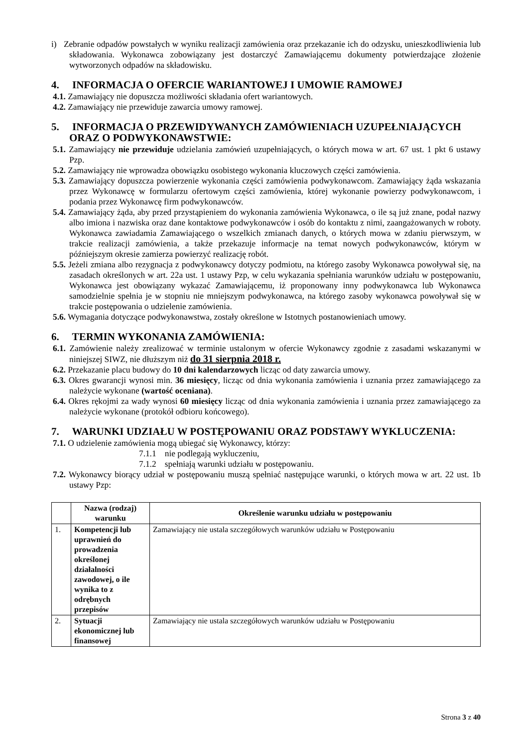i) Zebranie odpadów powstałych w wyniku realizacji zamówienia oraz przekazanie ich do odzysku, unieszkodliwienia lub składowania. Wykonawca zobowiązany jest dostarczyć Zamawiającemu dokumenty potwierdzające złożenie wytworzonych odpadów na składowisku.
4. INFORMACJA O OFERCIE WARIANTOWEJ I UMOWIE RAMOWEJ
4.1. Zamawiający nie dopuszcza możliwości składania ofert wariantowych.
4.2. Zamawiający nie przewiduje zawarcia umowy ramowej.
5. INFORMACJA O PRZEWIDYWANYCH ZAMÓWIENIACH UZUPEŁNIAJĄCYCH ORAZ O PODWYKONAWSTWIE:
5.1. Zamawiający nie przewiduje udzielania zamówień uzupełniających, o których mowa w art. 67 ust. 1 pkt 6 ustawy Pzp.
5.2. Zamawiający nie wprowadza obowiązku osobistego wykonania kluczowych części zamówienia.
5.3. Zamawiający dopuszcza powierzenie wykonania części zamówienia podwykonawcom. Zamawiający żąda wskazania przez Wykonawcę w formularzu ofertowym części zamówienia, której wykonanie powierzy podwykonawcom, i podania przez Wykonawcę firm podwykonawców.
5.4. Zamawiający żąda, aby przed przystąpieniem do wykonania zamówienia Wykonawca, o ile są już znane, podał nazwy albo imiona i nazwiska oraz dane kontaktowe podwykonawców i osób do kontaktu z nimi, zaangażowanych w roboty. Wykonawca zawiadamia Zamawiającego o wszelkich zmianach danych, o których mowa w zdaniu pierwszym, w trakcie realizacji zamówienia, a także przekazuje informacje na temat nowych podwykonawców, którym w późniejszym okresie zamierza powierzyć realizację robót.
5.5. Jeżeli zmiana albo rezygnacja z podwykonawcy dotyczy podmiotu, na którego zasoby Wykonawca powoływał się, na zasadach określonych w art. 22a ust. 1 ustawy Pzp, w celu wykazania spełniania warunków udziału w postępowaniu, Wykonawca jest obowiązany wykazać Zamawiającemu, iż proponowany inny podwykonawca lub Wykonawca samodzielnie spełnia je w stopniu nie mniejszym podwykonawca, na którego zasoby wykonawca powoływał się w trakcie postępowania o udzielenie zamówienia.
5.6. Wymagania dotyczące podwykonawstwa, zostały określone w Istotnych postanowieniach umowy.
6. TERMIN WYKONANIA ZAMÓWIENIA:
6.1. Zamówienie należy zrealizować w terminie ustalonym w ofercie Wykonawcy zgodnie z zasadami wskazanymi w niniejszej SIWZ, nie dłuższym niż do 31 sierpnia 2018 r.
6.2. Przekazanie placu budowy do 10 dni kalendarzowych licząc od daty zawarcia umowy.
6.3. Okres gwarancji wynosi min. 36 miesięcy, licząc od dnia wykonania zamówienia i uznania przez zamawiającego za należycie wykonane (wartość oceniana).
6.4. Okres rękojmi za wady wynosi 60 miesięcy licząc od dnia wykonania zamówienia i uznania przez zamawiającego za należycie wykonane (protokół odbioru końcowego).
7. WARUNKI UDZIAŁU W POSTĘPOWANIU ORAZ PODSTAWY WYKLUCZENIA:
7.1. O udzielenie zamówienia mogą ubiegać się Wykonawcy, którzy:
7.1.1 nie podlegają wykluczeniu,
7.1.2 spełniają warunki udziału w postępowaniu.
7.2. Wykonawcy biorący udział w postępowaniu muszą spełniać następujące warunki, o których mowa w art. 22 ust. 1b ustawy Pzp:
| | Nazwa (rodzaj) warunku | Określenie warunku udziału w postępowaniu |
| --- | --- | --- |
| 1. | Kompetencji lub uprawnień do prowadzenia określonej działalności zawodowej, o ile wynika to z odrębnych przepisów | Zamawiający nie ustala szczegółowych warunków udziału w Postępowaniu |
| 2. | Sytuacji ekonomicznej lub finansowej | Zamawiający nie ustala szczegółowych warunków udziału w Postępowaniu |
Strona 3 z 40